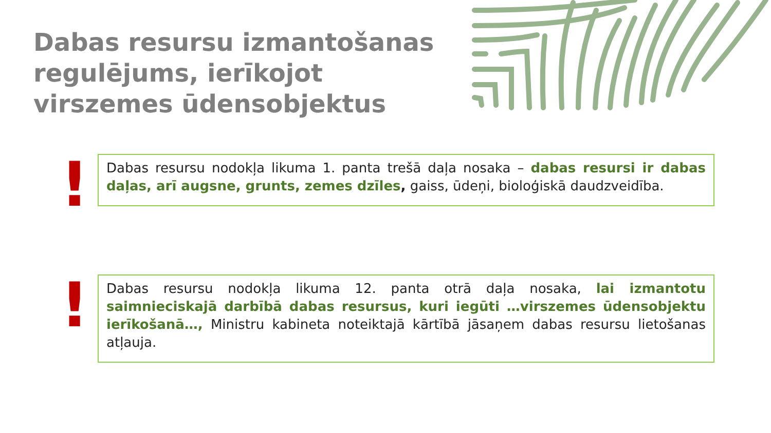Dabas resursu izmantošanas
regulējums, ierīkojot
virszemes ūdensobjektus
!
Dabas resursu nodokļa likuma 1. panta trešā daļa nosaka – dabas resursi ir dabas daļas, arī augsne, grunts, zemes dzīles, gaiss, ūdeņi, bioloģiskā daudzveidība.
!
Dabas resursu nodokļa likuma 12. panta otrā daļa nosaka, lai izmantotu saimnieciskajā darbībā dabas resursus, kuri iegūti …virszemes ūdensobjektu ierīkošanā…, Ministru kabineta noteiktajā kārtībā jāsaņem dabas resursu lietošanas atļauja.